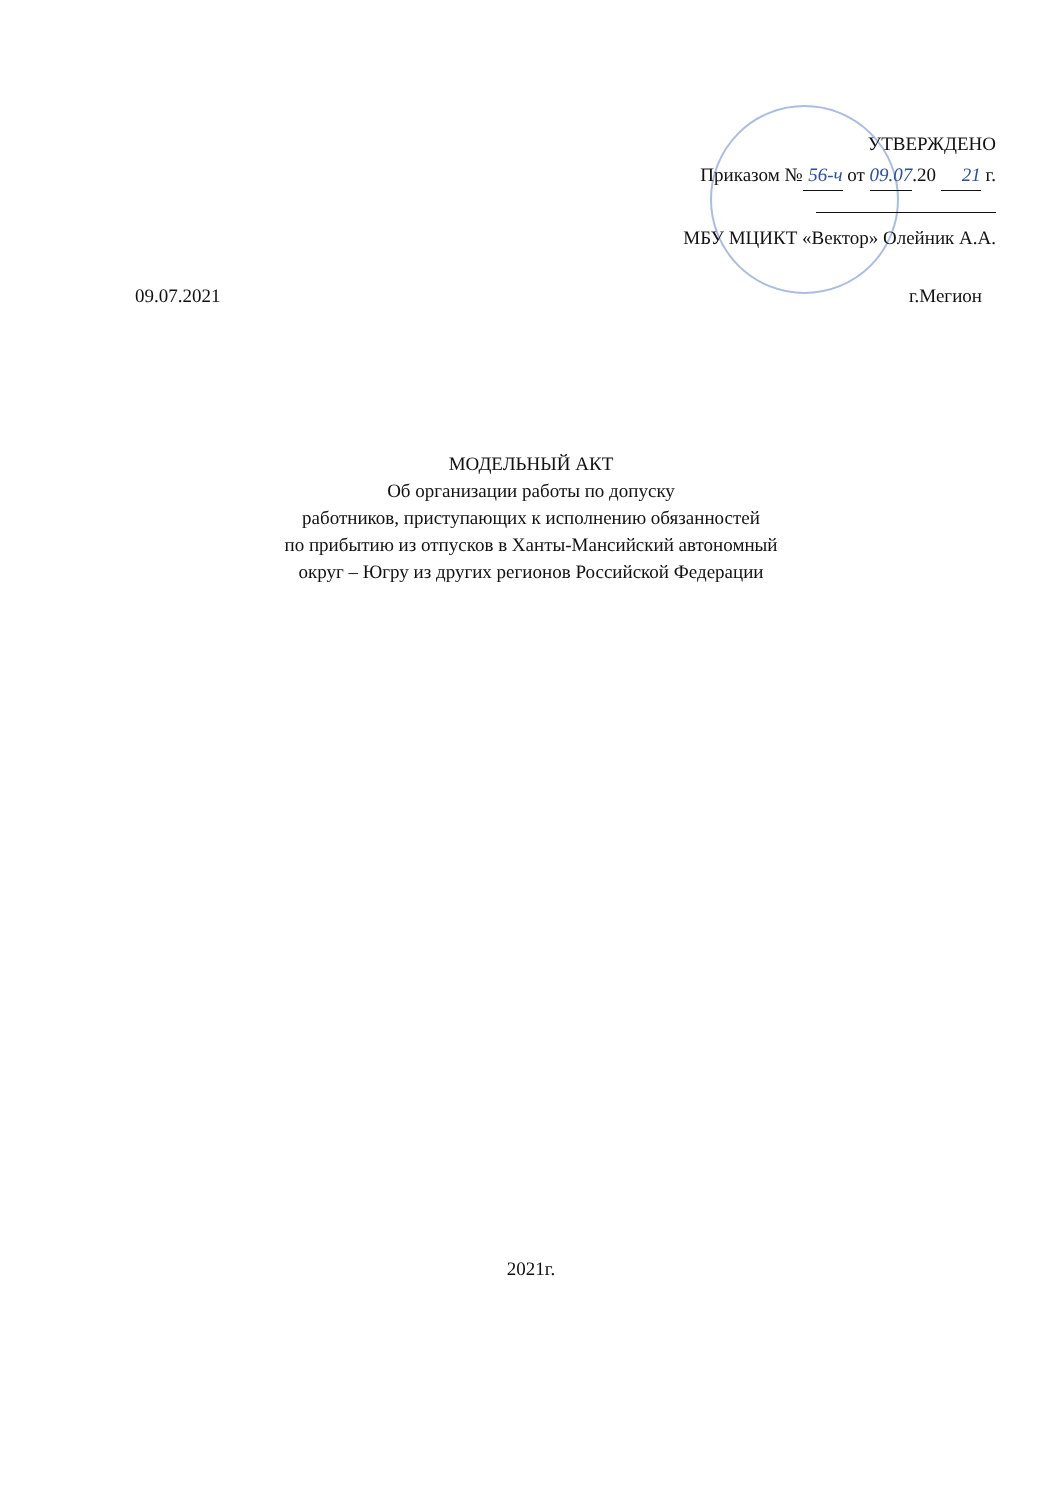УТВЕРЖДЕНО
Приказом № 56-ч от 09.07.20 21 г.
МБУ МЦИКТ «Вектор» Олейник А.А.
09.07.2021 г.Мегион
МОДЕЛЬНЫЙ АКТ
Об организации работы по допуску
работников, приступающих к исполнению обязанностей
по прибытию из отпусков в Ханты-Мансийский автономный
округ – Югру из других регионов Российской Федерации
2021г.